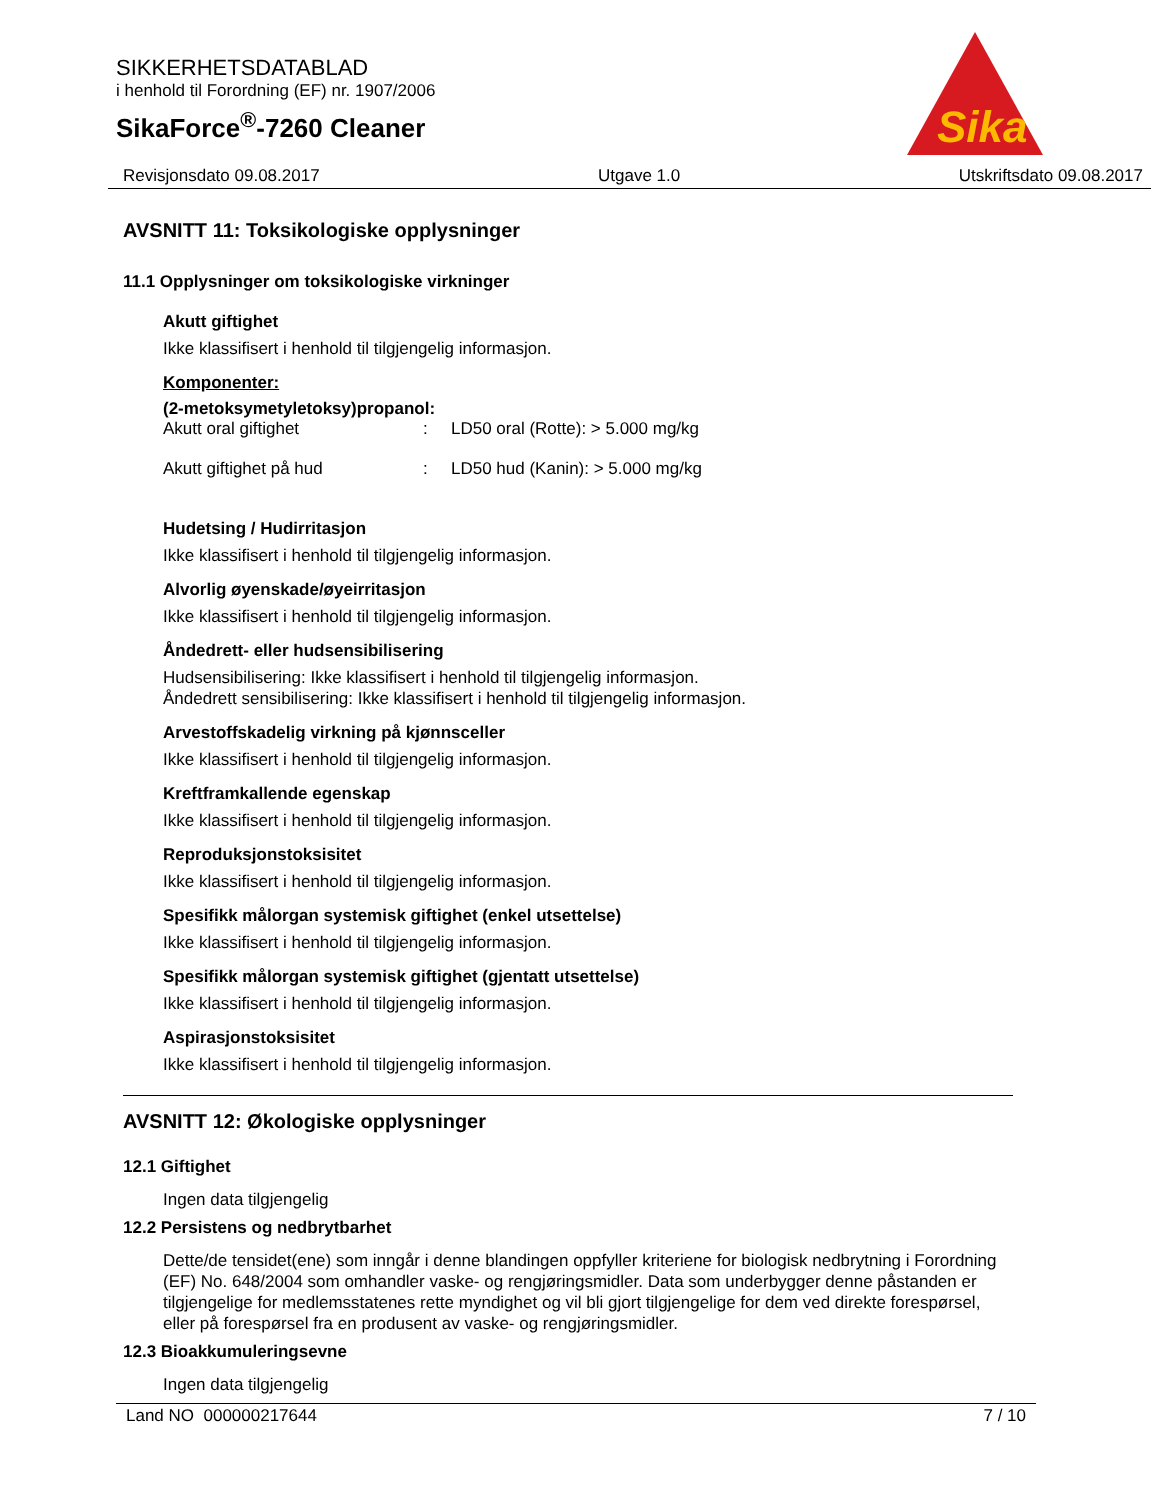SIKKERHETSDATABLAD
i henhold til Forordning (EF) nr. 1907/2006
SikaForce<sup>®</sup>-7260 Cleaner
Sika
Revisjonsdato 09.08.2017 Utgave 1.0 Utskriftsdato 09.08.2017
AVSNITT 11: Toksikologiske opplysninger
11.1 Opplysninger om toksikologiske virkninger
Akutt giftighet
Ikke klassifisert i henhold til tilgjengelig informasjon.
Komponenter:
(2-metoksymetyletoksy)propanol:
| Akutt oral giftighet | : | LD50 oral (Rotte): > 5.000 mg/kg |
| Akutt giftighet på hud | : | LD50 hud (Kanin): > 5.000 mg/kg |
Hudetsing / Hudirritasjon
Ikke klassifisert i henhold til tilgjengelig informasjon.
Alvorlig øyenskade/øyeirritasjon
Ikke klassifisert i henhold til tilgjengelig informasjon.
Åndedrett- eller hudsensibilisering
Hudsensibilisering: Ikke klassifisert i henhold til tilgjengelig informasjon.
Åndedrett sensibilisering: Ikke klassifisert i henhold til tilgjengelig informasjon.
Arvestoffskadelig virkning på kjønnsceller
Ikke klassifisert i henhold til tilgjengelig informasjon.
Kreftframkallende egenskap
Ikke klassifisert i henhold til tilgjengelig informasjon.
Reproduksjonstoksisitet
Ikke klassifisert i henhold til tilgjengelig informasjon.
Spesifikk målorgan systemisk giftighet (enkel utsettelse)
Ikke klassifisert i henhold til tilgjengelig informasjon.
Spesifikk målorgan systemisk giftighet (gjentatt utsettelse)
Ikke klassifisert i henhold til tilgjengelig informasjon.
Aspirasjonstoksisitet
Ikke klassifisert i henhold til tilgjengelig informasjon.
AVSNITT 12: Økologiske opplysninger
12.1 Giftighet
Ingen data tilgjengelig
12.2 Persistens og nedbrytbarhet
Dette/de tensidet(ene) som inngår i denne blandingen oppfyller kriteriene for biologisk nedbrytning i Forordning (EF) No. 648/2004 som omhandler vaske- og rengjøringsmidler. Data som underbygger denne påstanden er tilgjengelige for medlemsstatenes rette myndighet og vil bli gjort tilgjengelige for dem ved direkte forespørsel, eller på forespørsel fra en produsent av vaske- og rengjøringsmidler.
12.3 Bioakkumuleringsevne
Ingen data tilgjengelig
Land NO 000000217644 7 / 10